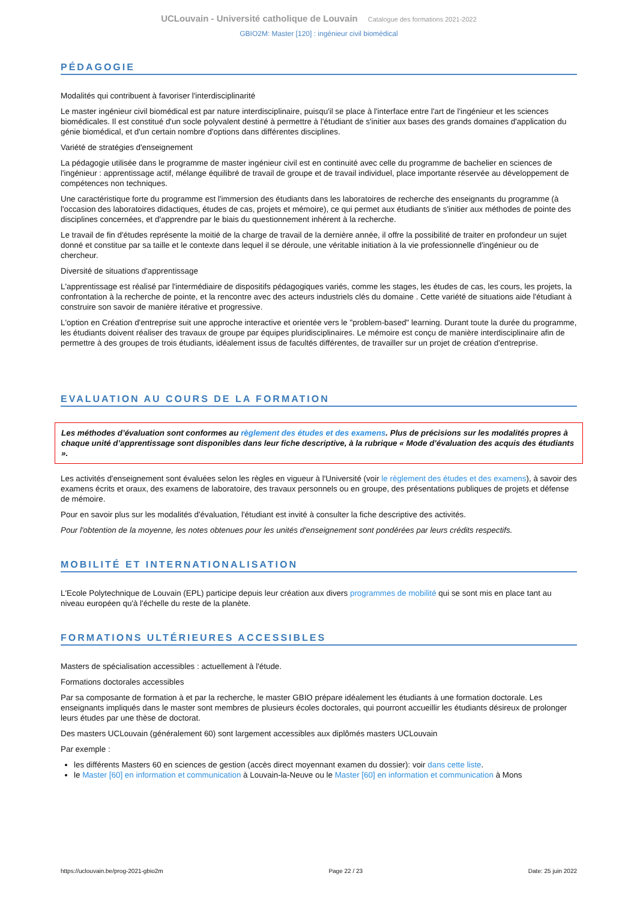UCLouvain - Université catholique de Louvain Catalogue des formations 2021-2022
GBIO2M: Master [120] : ingénieur civil biomédical
PÉDAGOGIE
Modalités qui contribuent à favoriser l'interdisciplinarité
Le master ingénieur civil biomédical est par nature interdisciplinaire, puisqu'il se place à l'interface entre l'art de l'ingénieur et les sciences biomédicales. Il est constitué d'un socle polyvalent destiné à permettre à l'étudiant de s'initier aux bases des grands domaines d'application du génie biomédical, et d'un certain nombre d'options dans différentes disciplines.
Variété de stratégies d'enseignement
La pédagogie utilisée dans le programme de master ingénieur civil est en continuité avec celle du programme de bachelier en sciences de l'ingénieur : apprentissage actif, mélange équilibré de travail de groupe et de travail individuel, place importante réservée au développement de compétences non techniques.
Une caractéristique forte du programme est l'immersion des étudiants dans les laboratoires de recherche des enseignants du programme (à l'occasion des laboratoires didactiques, études de cas, projets et mémoire), ce qui permet aux étudiants de s'initier aux méthodes de pointe des disciplines concernées, et d'apprendre par le biais du questionnement inhérent à la recherche.
Le travail de fin d'études représente la moitié de la charge de travail de la dernière année, il offre la possibilité de traiter en profondeur un sujet donné et constitue par sa taille et le contexte dans lequel il se déroule, une véritable initiation à la vie professionnelle d'ingénieur ou de chercheur.
Diversité de situations d'apprentissage
L'apprentissage est réalisé par l'intermédiaire de dispositifs pédagogiques variés, comme les stages, les études de cas, les cours, les projets, la confrontation à la recherche de pointe, et la rencontre avec des acteurs industriels clés du domaine . Cette variété de situations aide l'étudiant à construire son savoir de manière itérative et progressive.
L'option en Création d'entreprise suit une approche interactive et orientée vers le "problem-based" learning. Durant toute la durée du programme, les étudiants doivent réaliser des travaux de groupe par équipes pluridisciplinaires. Le mémoire est conçu de manière interdisciplinaire afin de permettre à des groupes de trois étudiants, idéalement issus de facultés différentes, de travailler sur un projet de création d'entreprise.
EVALUATION AU COURS DE LA FORMATION
Les méthodes d’évaluation sont conformes au règlement des études et des examens. Plus de précisions sur les modalités propres à chaque unité d’apprentissage sont disponibles dans leur fiche descriptive, à la rubrique « Mode d’évaluation des acquis des étudiants ».
Les activités d'enseignement sont évaluées selon les règles en vigueur à l'Université (voir le règlement des études et des examens), à savoir des examens écrits et oraux, des examens de laboratoire, des travaux personnels ou en groupe, des présentations publiques de projets et défense de mémoire.
Pour en savoir plus sur les modalités d'évaluation, l'étudiant est invité à consulter la fiche descriptive des activités.
Pour l'obtention de la moyenne, les notes obtenues pour les unités d'enseignement sont pondérées par leurs crédits respectifs.
MOBILITÉ ET INTERNATIONALISATION
L'Ecole Polytechnique de Louvain (EPL) participe depuis leur création aux divers programmes de mobilité qui se sont mis en place tant au niveau européen qu'à l'échelle du reste de la planète.
FORMATIONS ULTÉRIEURES ACCESSIBLES
Masters de spécialisation accessibles : actuellement à l'étude.
Formations doctorales accessibles
Par sa composante de formation à et par la recherche, le master GBIO prépare idéalement les étudiants à une formation doctorale. Les enseignants impliqués dans le master sont membres de plusieurs écoles doctorales, qui pourront accueillir les étudiants désireux de prolonger leurs études par une thèse de doctorat.
Des masters UCLouvain (généralement 60) sont largement accessibles aux diplômés masters UCLouvain
Par exemple :
les différents Masters 60 en sciences de gestion (accès direct moyennant examen du dossier): voir dans cette liste.
le Master [60] en information et communication à Louvain-la-Neuve ou le Master [60] en information et communication à Mons
https://uclouvain.be/prog-2021-gbio2m Page 22 / 23 Date: 25 juin 2022